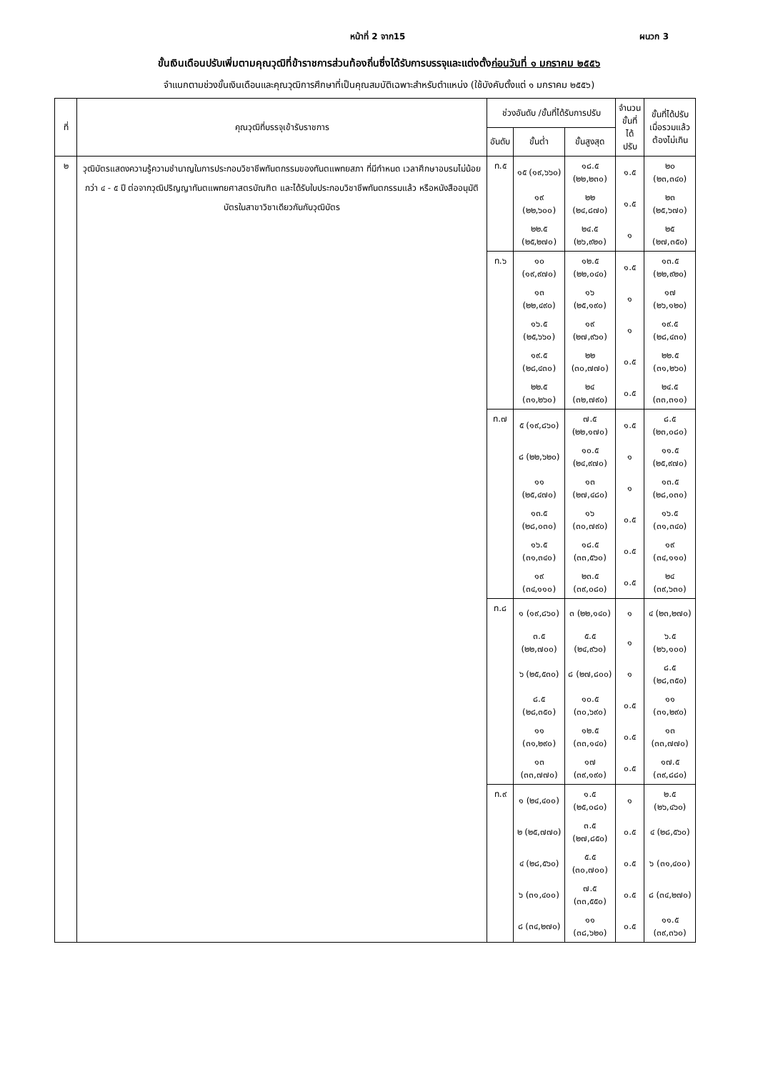หน้าที่ 2 จาก15 ผนวก 3
ขั้นเงินเดือนปรับเพิ่มตามคุณวุฒิที่ข้าราชการส่วนท้องถิ่นซึ่งได้รับการบรรจุและแต่งตั้งก่อนวันที่ ๑ มกราคม ๒๕๕๖
จำแนกตามช่วงขั้นเงินเดือนและคุณวุฒิการศึกษาที่เป็นคุณสมบัติเฉพาะสำหรับตำแหน่ง (ใช้บังคับตั้งแต่ ๑ มกราคม ๒๕๕๖)
| ที่ | คุณวุฒิที่บรรจุเข้ารับราชการ | ช่วงอันดับ /ขั้นที่ได้รับการปรับ | | | จำนวน ขั้นที่ได้ ปรับ | ขั้นที่ได้ปรับ เมื่อรวมแล้ว ต้องไม่เกิน |
| --- | --- | --- | --- | --- | --- | --- |
| | | อันดับ | ขั้นต่ำ | ขั้นสูงสุด | | |
| ๒ | วุฒิบัตรแสดงความรู้ความชำนาญในการประกอบวิชาชีพทันตกรรมของทันตแพทยสภา ที่มีกำหนด เวลาศึกษาอบรมไม่น้อยกว่า ๔ - ๕ ปี ต่อจากวุฒิปริญญาทันตแพทยศาสตรบัณฑิต และได้รับใบประกอบวิชาชีพทันตกรรมแล้ว หรือหนังสืออนุมัติบัตรในสาขาวิชาเดียวกันกับวุฒิบัตร | ท.๕ | ๑๕ (๑๙,๖๖๐) | ๑๘.๕ (๒๒,๒๓๐) | ๑.๕ | ๒๐ (๒๓,๓๔๐) |
| | | | ๑๙ (๒๒,๖๐๐) | ๒๒ (๒๔,๘๗๐) | ๑.๕ | ๒๓ (๒๕,๖๗๐) |
| | | | ๒๒.๕ (๒๕,๒๗๐) | ๒๔.๕ (๒๖,๙๒๐) | ๑ | ๒๕ (๒๗,๓๕๐) |
| | | ท.๖ | ๑๐ (๑๙,๙๗๐) | ๑๒.๕ (๒๒,๐๔๐) | ๑.๕ | ๑๓.๕ (๒๒,๙๒๐) |
| | | | ๑๓ (๒๒,๔๙๐) | ๑๖ (๒๕,๑๙๐) | ๑ | ๑๗ (๒๖,๑๒๐) |
| | | | ๑๖.๕ (๒๕,๖๖๐) | ๑๙ (๒๗,๙๖๐) | ๑ | ๑๙.๕ (๒๘,๔๓๐) |
| | | | ๑๙.๕ (๒๘,๔๓๐) | ๒๒ (๓๐,๗๗๐) | ๐.๕ | ๒๒.๕ (๓๑,๒๖๐) |
| | | | ๒๒.๕ (๓๑,๒๖๐) | ๒๔ (๓๒,๗๙๐) | ๐.๕ | ๒๔.๕ (๓๓,๓๑๐) |
| | | ท.๗ | ๕ (๑๙,๘๖๐) | ๗.๕ (๒๒,๑๗๐) | ๑.๕ | ๘.๕ (๒๓,๐๘๐) |
| | | | ๘ (๒๒,๖๒๐) | ๑๐.๕ (๒๔,๙๗๐) | ๑ | ๑๑.๕ (๒๕,๙๗๐) |
| | | | ๑๑ (๒๕,๔๗๐) | ๑๓ (๒๗,๔๘๐) | ๑ | ๑๓.๕ (๒๘,๐๓๐) |
| | | | ๑๓.๕ (๒๘,๐๓๐) | ๑๖ (๓๐,๗๙๐) | ๐.๕ | ๑๖.๕ (๓๑,๓๔๐) |
| | | | ๑๖.๕ (๓๑,๓๔๐) | ๑๘.๕ (๓๓,๕๖๐) | ๐.๕ | ๑๙ (๓๔,๑๑๐) |
| | | | ๑๙ (๓๔,๑๑๐) | ๒๓.๕ (๓๙,๐๘๐) | ๐.๕ | ๒๔ (๓๙,๖๓๐) |
| | | ท.๘ | ๑ (๑๙,๘๖๐) | ๓ (๒๒,๑๔๐) | ๑ | ๔ (๒๓,๒๗๐) |
| | | | ๓.๕ (๒๒,๗๐๐) | ๕.๕ (๒๔,๙๖๐) | ๑ | ๖.๕ (๒๖,๑๐๐) |
| | | | ๖ (๒๕,๕๓๐) | ๘ (๒๗,๘๐๐) | ๑ | ๘.๕ (๒๘,๓๕๐) |
| | | | ๘.๕ (๒๘,๓๕๐) | ๑๐.๕ (๓๐,๖๙๐) | ๐.๕ | ๑๑ (๓๑,๒๙๐) |
| | | | ๑๑ (๓๑,๒๙๐) | ๑๒.๕ (๓๓,๑๔๐) | ๐.๕ | ๑๓ (๓๓,๗๗๐) |
| | | | ๑๓ (๓๓,๗๗๐) | ๑๗ (๓๙,๑๙๐) | ๐.๕ | ๑๗.๕ (๓๙,๘๘๐) |
| | | ท.๙ | ๑ (๒๔,๔๐๐) | ๑.๕ (๒๕,๐๘๐) | ๑ | ๒.๕ (๒๖,๔๖๐) |
| | | | ๒ (๒๕,๗๗๐) | ๓.๕ (๒๗,๘๕๐) | ๐.๕ | ๔ (๒๘,๕๖๐) |
| | | | ๔ (๒๘,๕๖๐) | ๕.๕ (๓๐,๗๐๐) | ๐.๕ | ๖ (๓๑,๔๐๐) |
| | | | ๖ (๓๑,๔๐๐) | ๗.๕ (๓๓,๕๕๐) | ๐.๕ | ๘ (๓๔,๒๗๐) |
| | | | ๘ (๓๔,๒๗๐) | ๑๑ (๓๘,๖๒๐) | ๐.๕ | ๑๑.๕ (๓๙,๓๖๐) |